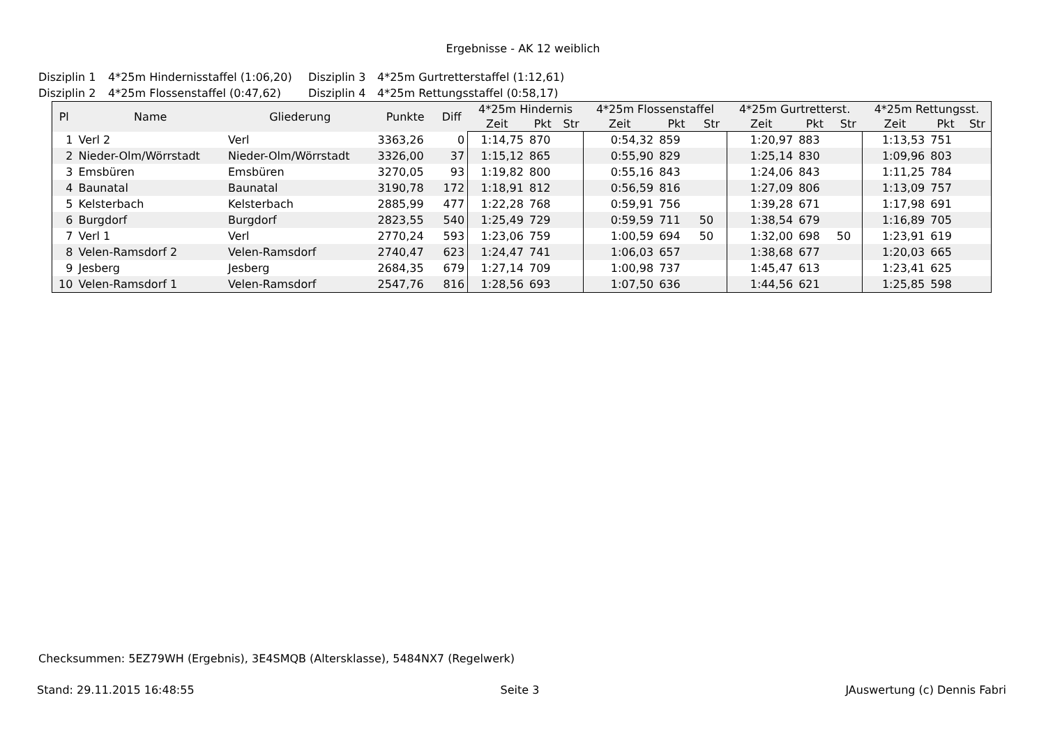Ergebnisse - AK 12 weiblich
Disziplin 1 4*25m Hindernisstaffel (1:06,20) Disziplin 3 4*25m Gurtretterstaffel (1:12,61)
Disziplin 2 4*25m Flossenstaffel (0:47,62) Disziplin 4 4*25m Rettungsstaffel (0:58,17)
| Pl | Name | Gliederung | Punkte | Diff | 4*25m Hindernis | | | 4*25m Flossenstaffel | | | 4*25m Gurtretterst. | | | 4*25m Rettungsst. | | |
| --- | --- | --- | --- | --- | --- | --- | --- | --- | --- | --- | --- | --- | --- | --- | --- | --- |
| | | | | | Zeit | Pkt | Str | Zeit | Pkt | Str | Zeit | Pkt | Str | Zeit | Pkt | Str |
| 1 | Verl 2 | Verl | 3363,26 | 0 | 1:14,75 | 870 | | 0:54,32 | 859 | | 1:20,97 | 883 | | 1:13,53 | 751 | |
| 2 | Nieder-Olm/Wörrstadt | Nieder-Olm/Wörrstadt | 3326,00 | 37 | 1:15,12 | 865 | | 0:55,90 | 829 | | 1:25,14 | 830 | | 1:09,96 | 803 | |
| 3 | Emsbüren | Emsbüren | 3270,05 | 93 | 1:19,82 | 800 | | 0:55,16 | 843 | | 1:24,06 | 843 | | 1:11,25 | 784 | |
| 4 | Baunatal | Baunatal | 3190,78 | 172 | 1:18,91 | 812 | | 0:56,59 | 816 | | 1:27,09 | 806 | | 1:13,09 | 757 | |
| 5 | Kelsterbach | Kelsterbach | 2885,99 | 477 | 1:22,28 | 768 | | 0:59,91 | 756 | | 1:39,28 | 671 | | 1:17,98 | 691 | |
| 6 | Burgdorf | Burgdorf | 2823,55 | 540 | 1:25,49 | 729 | | 0:59,59 | 711 | 50 | 1:38,54 | 679 | | 1:16,89 | 705 | |
| 7 | Verl 1 | Verl | 2770,24 | 593 | 1:23,06 | 759 | | 1:00,59 | 694 | 50 | 1:32,00 | 698 | 50 | 1:23,91 | 619 | |
| 8 | Velen-Ramsdorf 2 | Velen-Ramsdorf | 2740,47 | 623 | 1:24,47 | 741 | | 1:06,03 | 657 | | 1:38,68 | 677 | | 1:20,03 | 665 | |
| 9 | Jesberg | Jesberg | 2684,35 | 679 | 1:27,14 | 709 | | 1:00,98 | 737 | | 1:45,47 | 613 | | 1:23,41 | 625 | |
| 10 | Velen-Ramsdorf 1 | Velen-Ramsdorf | 2547,76 | 816 | 1:28,56 | 693 | | 1:07,50 | 636 | | 1:44,56 | 621 | | 1:25,85 | 598 | |
Checksummen: 5EZ79WH (Ergebnis), 3E4SMQB (Altersklasse), 5484NX7 (Regelwerk)
Stand: 29.11.2015 16:48:55 Seite 3 JAuswertung (c) Dennis Fabri